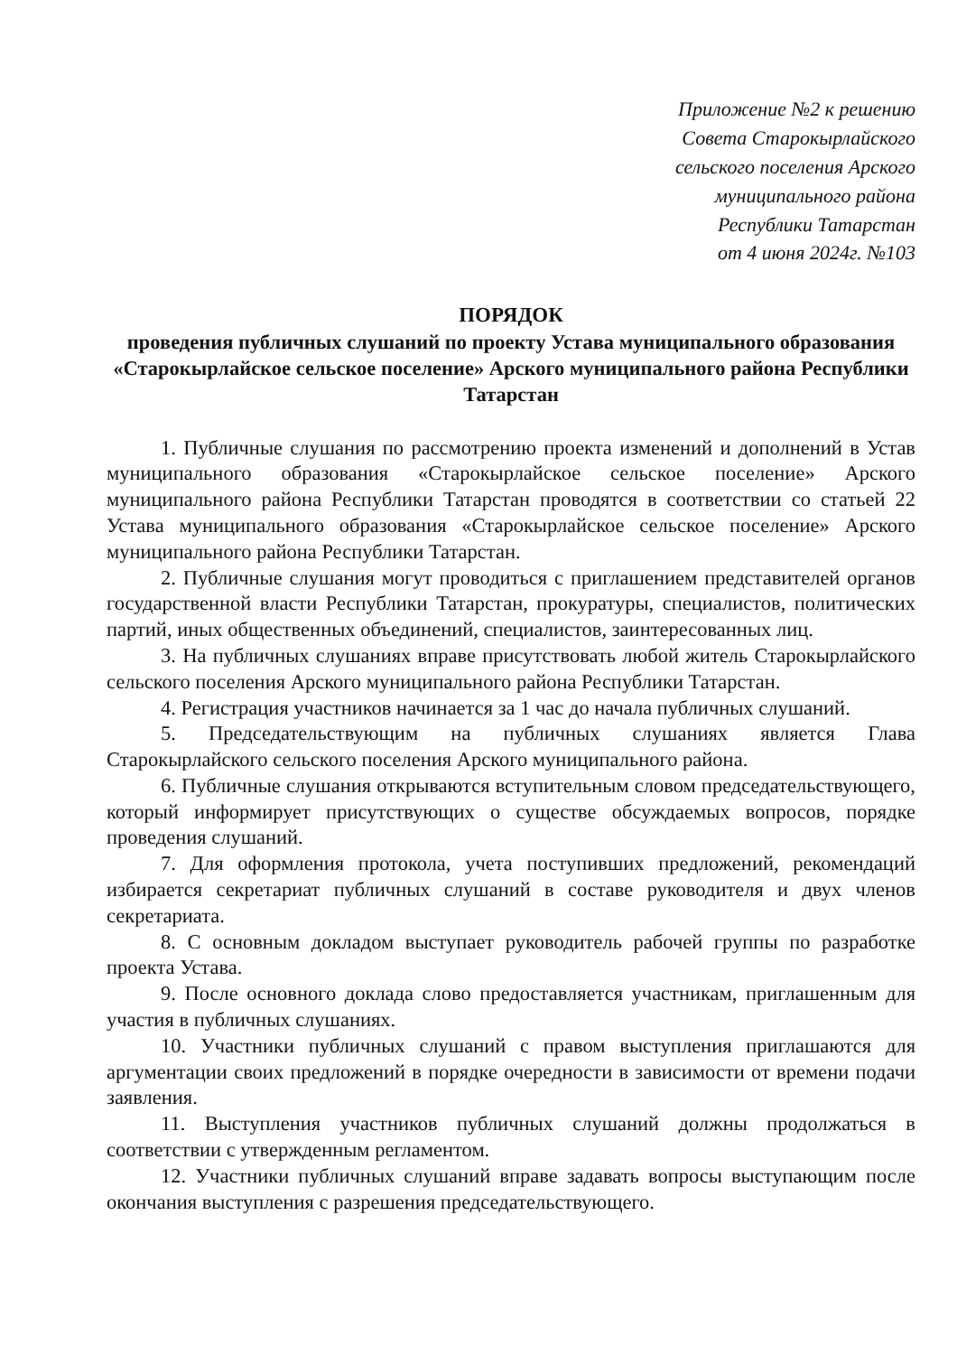Приложение №2 к решению
Совета Старокырлайского
сельского поселения Арского
муниципального района
Республики Татарстан
от 4 июня 2024г. №103
ПОРЯДОК
проведения публичных слушаний по проекту Устава муниципального образования «Старокырлайское сельское поселение» Арского муниципального района Республики Татарстан
1. Публичные слушания по рассмотрению проекта изменений и дополнений в Устав муниципального образования «Старокырлайское сельское поселение» Арского муниципального района Республики Татарстан проводятся в соответствии со статьей 22 Устава муниципального образования «Старокырлайское сельское поселение» Арского муниципального района Республики Татарстан.
2. Публичные слушания могут проводиться с приглашением представителей органов государственной власти Республики Татарстан, прокуратуры, специалистов, политических партий, иных общественных объединений, специалистов, заинтересованных лиц.
3. На публичных слушаниях вправе присутствовать любой житель Старокырлайского сельского поселения Арского муниципального района Республики Татарстан.
4. Регистрация участников начинается за 1 час до начала публичных слушаний.
5. Председательствующим на публичных слушаниях является Глава Старокырлайского сельского поселения Арского муниципального района.
6. Публичные слушания открываются вступительным словом председательствующего, который информирует присутствующих о существе обсуждаемых вопросов, порядке проведения слушаний.
7. Для оформления протокола, учета поступивших предложений, рекомендаций избирается секретариат публичных слушаний в составе руководителя и двух членов секретариата.
8. С основным докладом выступает руководитель рабочей группы по разработке проекта Устава.
9. После основного доклада слово предоставляется участникам, приглашенным для участия в публичных слушаниях.
10. Участники публичных слушаний с правом выступления приглашаются для аргументации своих предложений в порядке очередности в зависимости от времени подачи заявления.
11. Выступления участников публичных слушаний должны продолжаться в соответствии с утвержденным регламентом.
12. Участники публичных слушаний вправе задавать вопросы выступающим после окончания выступления с разрешения председательствующего.